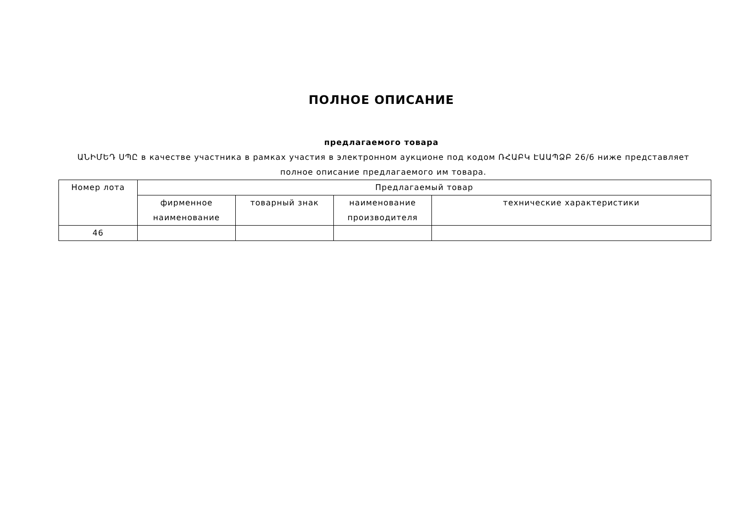ПОЛНОЕ ОПИСАНИЕ
предлагаемого товара
ԱՆԻՄԵԴ ՍՊԸ в качестве участника в рамках участия в электронном аукционе под кодом ՌՀԱԲԿ ԷԱԱՊՁԲ 26/6 ниже представляет полное описание предлагаемого им товара.
| Номер лота | Предлагаемый товар | | | |
| --- | --- | --- | --- | --- |
| | фирменное наименование | товарный знак | наименование производителя | технические характеристики |
| 46 | | | | |